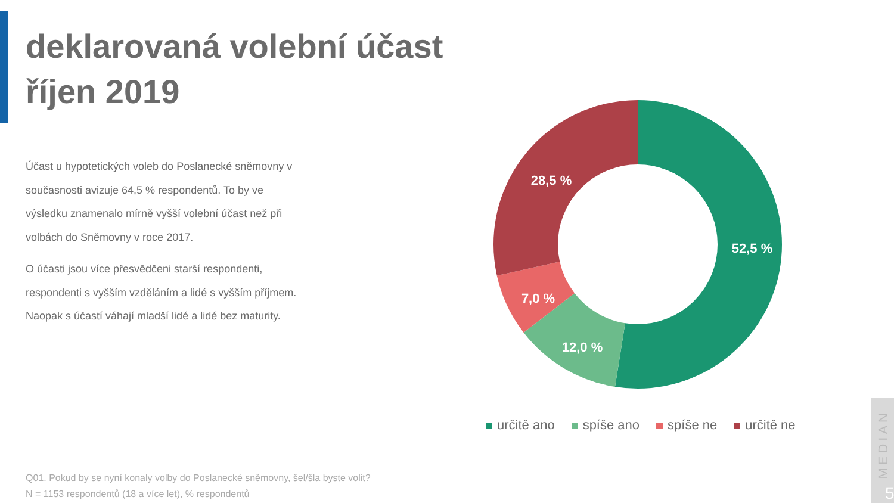deklarovaná volební účast
říjen 2019
Účast u hypotetických voleb do Poslanecké sněmovny v současnosti avizuje 64,5 % respondentů. To by ve výsledku znamenalo mírně vyšší volební účast než při volbách do Sněmovny v roce 2017.
O účasti jsou více přesvědčeni starší respondenti, respondenti s vyšším vzděláním a lidé s vyšším příjmem. Naopak s účastí váhají mladší lidé a lidé bez maturity.
52,5 %
12,0 %
7,0 %
28,5 %
určitě ano spíše ano spíše ne určitě ne
Q01. Pokud by se nyní konaly volby do Poslanecké sněmovny, šel/šla byste volit?
N = 1153 respondentů (18 a více let), % respondentů
MEDIAN
5